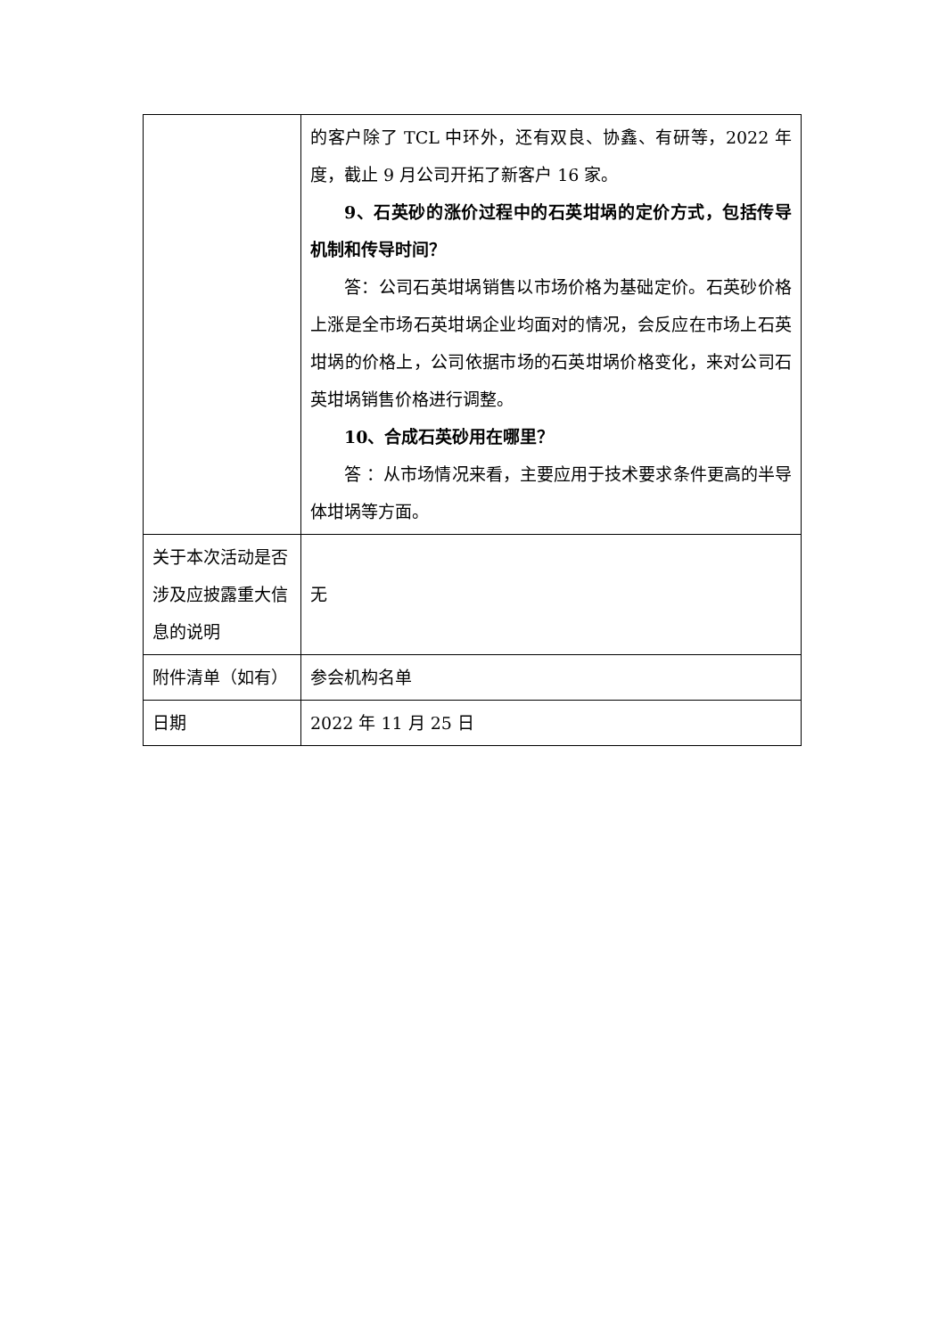| | 的客户除了 TCL 中环外，还有双良、协鑫、有研等，2022 年度，截止 9 月公司开拓了新客户 16 家。 9、石英砂的涨价过程中的石英坩埚的定价方式，包括传导机制和传导时间？ 答：公司石英坩埚销售以市场价格为基础定价。石英砂价格上涨是全市场石英坩埚企业均面对的情况，会反应在市场上石英坩埚的价格上，公司依据市场的石英坩埚价格变化，来对公司石英坩埚销售价格进行调整。 10、合成石英砂用在哪里？ 答 ：从市场情况来看，主要应用于技术要求条件更高的半导体坩埚等方面。 |
| 关于本次活动是否涉及应披露重大信息的说明 | 无 |
| 附件清单（如有） | 参会机构名单 |
| 日期 | 2022 年 11 月 25 日 |